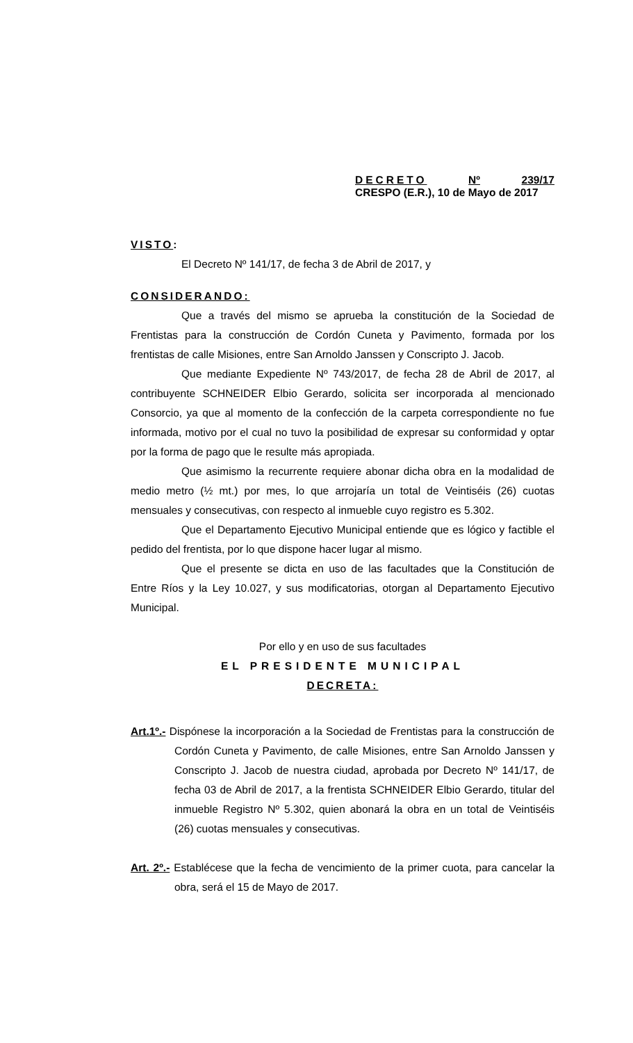DECRETO Nº 239/17
CRESPO (E.R.), 10 de Mayo de 2017
VISTO:
El Decreto Nº 141/17, de fecha 3 de Abril de 2017, y
CONSIDERANDO:
Que a través del mismo se aprueba la constitución de la Sociedad de Frentistas para la construcción de Cordón Cuneta y Pavimento, formada por los frentistas de calle Misiones, entre San Arnoldo Janssen y Conscripto J. Jacob.
Que mediante Expediente Nº 743/2017, de fecha 28 de Abril de 2017, al contribuyente SCHNEIDER Elbio Gerardo, solicita ser incorporada al mencionado Consorcio, ya que al momento de la confección de la carpeta correspondiente no fue informada, motivo por el cual no tuvo la posibilidad de expresar su conformidad y optar por la forma de pago que le resulte más apropiada.
Que asimismo la recurrente requiere abonar dicha obra en la modalidad de medio metro (½ mt.) por mes, lo que arrojaría un total de Veintiséis (26) cuotas mensuales y consecutivas, con respecto al inmueble cuyo registro es 5.302.
Que el Departamento Ejecutivo Municipal entiende que es lógico y factible el pedido del frentista, por lo que dispone hacer lugar al mismo.
Que el presente se dicta en uso de las facultades que la Constitución de Entre Ríos y la Ley 10.027, y sus modificatorias, otorgan al Departamento Ejecutivo Municipal.
Por ello y en uso de sus facultades
EL PRESIDENTE MUNICIPAL
DECRETA:
Art.1º.- Dispónese la incorporación a la Sociedad de Frentistas para la construcción de Cordón Cuneta y Pavimento, de calle Misiones, entre San Arnoldo Janssen y Conscripto J. Jacob de nuestra ciudad, aprobada por Decreto Nº 141/17, de fecha 03 de Abril de 2017, a la frentista SCHNEIDER Elbio Gerardo, titular del inmueble Registro Nº 5.302, quien abonará la obra en un total de Veintiséis (26) cuotas mensuales y consecutivas.
Art. 2º.- Establécese que la fecha de vencimiento de la primer cuota, para cancelar la obra, será el 15 de Mayo de 2017.